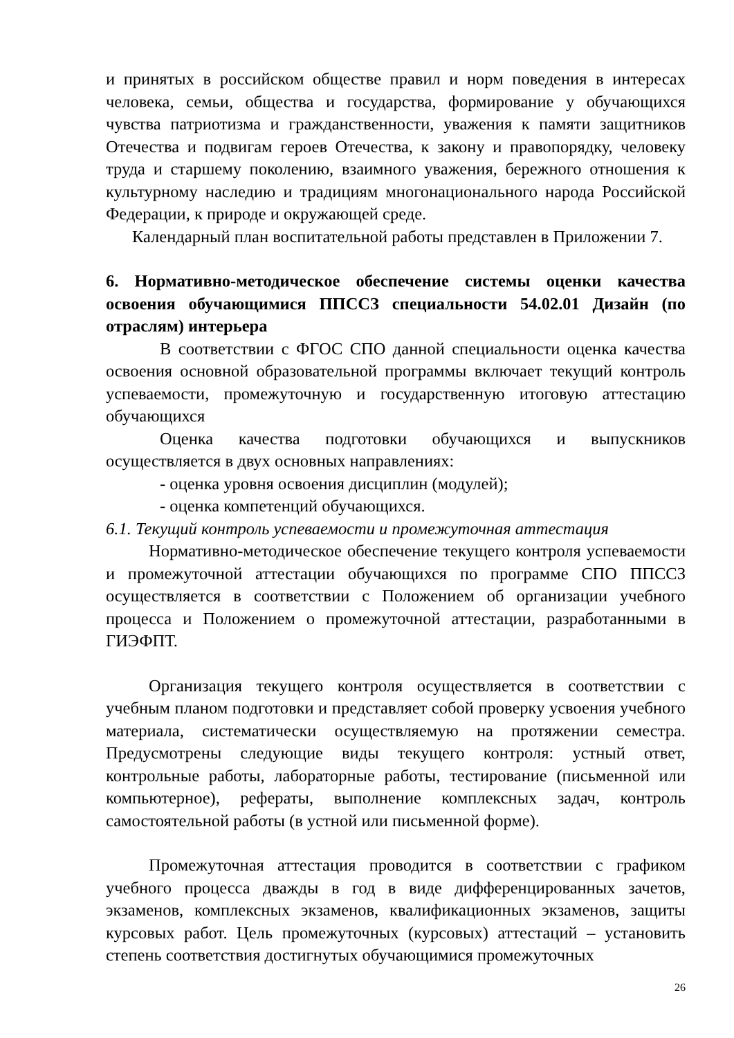и принятых в российском обществе правил и норм поведения в интересах человека, семьи, общества и государства, формирование у обучающихся чувства патриотизма и гражданственности, уважения к памяти защитников Отечества и подвигам героев Отечества, к закону и правопорядку, человеку труда и старшему поколению, взаимного уважения, бережного отношения к культурному наследию и традициям многонационального народа Российской Федерации, к природе и окружающей среде.
Календарный план воспитательной работы представлен в Приложении 7.
6. Нормативно-методическое обеспечение системы оценки качества освоения обучающимися ППССЗ специальности 54.02.01 Дизайн (по отраслям) интерьера
В соответствии с ФГОС СПО данной специальности оценка качества освоения основной образовательной программы включает текущий контроль успеваемости, промежуточную и государственную итоговую аттестацию обучающихся
Оценка качества подготовки обучающихся и выпускников осуществляется в двух основных направлениях:
- оценка уровня освоения дисциплин (модулей);
- оценка компетенций обучающихся.
6.1. Текущий контроль успеваемости и промежуточная аттестация
Нормативно-методическое обеспечение текущего контроля успеваемости и промежуточной аттестации обучающихся по программе СПО ППССЗ осуществляется в соответствии с Положением об организации учебного процесса и Положением о промежуточной аттестации, разработанными в ГИЭФПТ.
Организация текущего контроля осуществляется в соответствии с учебным планом подготовки и представляет собой проверку усвоения учебного материала, систематически осуществляемую на протяжении семестра. Предусмотрены следующие виды текущего контроля: устный ответ, контрольные работы, лабораторные работы, тестирование (письменной или компьютерное), рефераты, выполнение комплексных задач, контроль самостоятельной работы (в устной или письменной форме).
Промежуточная аттестация проводится в соответствии с графиком учебного процесса дважды в год в виде дифференцированных зачетов, экзаменов, комплексных экзаменов, квалификационных экзаменов, защиты курсовых работ. Цель промежуточных (курсовых) аттестаций – установить степень соответствия достигнутых обучающимися промежуточных
26